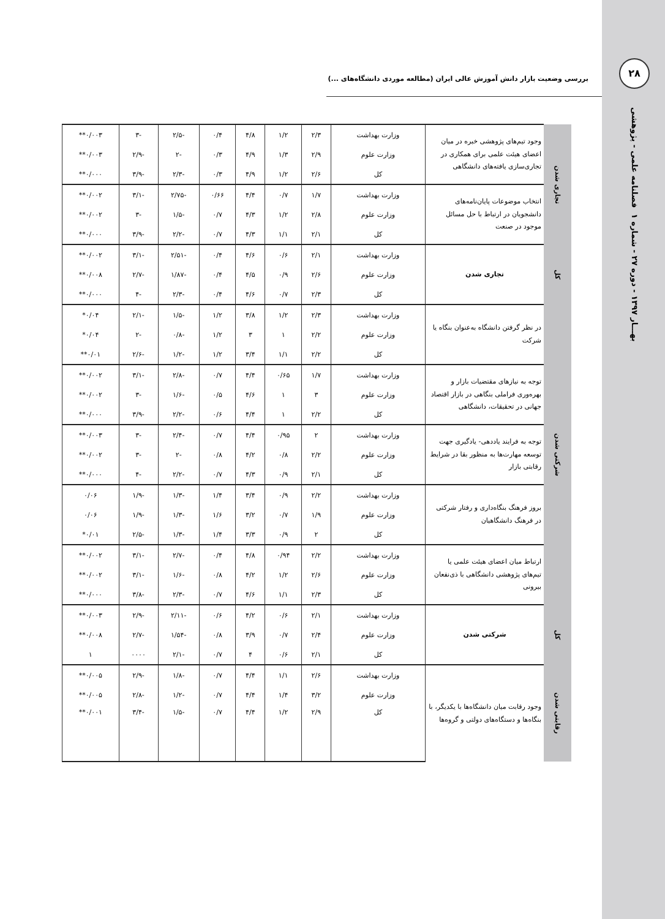۲۸
فصلنامه علمی - پژوهشی
بهـــار ۱۳۹۷ - دوره ۲۷ - شماره ۱
بررسی وضعیت بازار دانش آموزش عالی ایران (مطالعه موردی دانشگاه‌های ...)
| تجاری شدن | وجود تیم‌های پژوهشی خبره در میان اعضای هیئت علمی برای همکاری در تجاری‌سازی یافته‌های دانشگاهی | وزارت بهداشت | ۲/۳ | ۱/۲ | ۴/۸ | ۰/۴ | -۲/۵ | -۳ | ۰/۰۰۳** |
| | | وزارت علوم | ۲/۹ | ۱/۳ | ۴/۹ | ۰/۳ | -۲ | -۲/۹ | ۰/۰۰۳** |
| | | کل | ۲/۶ | ۱/۲ | ۴/۹ | ۰/۳ | -۲/۳ | -۳/۹ | ۰/۰۰۰** |
| | انتخاب موضوعات پایان‌نامه‌های دانشجویان در ارتباط با حل مسائل موجود در صنعت | وزارت بهداشت | ۱/۷ | ۰/۷ | ۴/۴ | ۰/۶۶ | -۲/۷۵ | -۳/۱ | ۰/۰۰۲** |
| | | وزارت علوم | ۲/۸ | ۱/۲ | ۴/۳ | ۰/۷ | -۱/۵ | -۳ | ۰/۰۰۲** |
| | | کل | ۲/۱ | ۱/۱ | ۴/۳ | ۰/۷ | -۲/۲ | -۳/۹ | ۰/۰۰۰** |
| کل | تجاری شدن | وزارت بهداشت | ۲/۱ | ۰/۶ | ۴/۶ | ۰/۴ | -۲/۵۱ | -۳/۱ | ۰/۰۰۲** |
| | | وزارت علوم | ۲/۶ | ۰/۹ | ۴/۵ | ۰/۴ | -۱/۸۷ | -۲/۷ | ۰/۰۰۸** |
| | | کل | ۲/۳ | ۰/۷ | ۴/۶ | ۰/۴ | -۲/۳ | -۴ | ۰/۰۰۰** |
| شرکتی شدن | در نظر گرفتن دانشگاه به‌عنوان بنگاه یا شرکت | وزارت بهداشت | ۲/۳ | ۱/۲ | ۳/۸ | ۱/۲ | -۱/۵ | -۲/۱ | ۰/۰۴* |
| | | وزارت علوم | ۲/۲ | ۱ | ۳ | ۱/۲ | -۰/۸ | -۲ | ۰/۰۴* |
| | | کل | ۲/۲ | ۱/۱ | ۳/۴ | ۱/۲ | -۱/۲ | -۲/۶ | ۰/۰۱** |
| | توجه به نیازهای مقتضیات بازار و بهره‌وری فراملی بنگاهی در بازار اقتصاد جهانی در تحقیقات، دانشگاهی | وزارت بهداشت | ۱/۷ | ۰/۶۵ | ۴/۴ | ۰/۷ | -۲/۸ | -۳/۱ | ۰/۰۰۲** |
| | | وزارت علوم | ۳ | ۱ | ۴/۶ | ۰/۵ | -۱/۶ | -۳ | ۰/۰۰۲** |
| | | کل | ۲/۲ | ۱ | ۴/۴ | ۰/۶ | -۲/۲ | -۳/۹ | ۰/۰۰۰** |
| | توجه به فرایند یاددهی- یادگیری جهت توسعه مهارت‌ها به منظور بقا در شرایط رقابتی بازار | وزارت بهداشت | ۲ | ۰/۹۵ | ۴/۴ | ۰/۷ | -۲/۴ | -۳ | ۰/۰۰۳** |
| | | وزارت علوم | ۲/۲ | ۰/۸ | ۴/۲ | ۰/۸ | -۲ | -۳ | ۰/۰۰۲** |
| | | کل | ۲/۱ | ۰/۹ | ۴/۳ | ۰/۷ | -۲/۲ | -۴ | ۰/۰۰۰** |
| | بروز فرهنگ بنگاه‌داری و رفتار شرکتی در فرهنگ دانشگاهیان | وزارت بهداشت | ۲/۲ | ۰/۹ | ۳/۴ | ۱/۴ | -۱/۳ | -۱/۹ | ۰/۰۶ |
| | | وزارت علوم | ۱/۹ | ۰/۷ | ۳/۲ | ۱/۶ | -۱/۳ | -۱/۹ | ۰/۰۶ |
| | | کل | ۲ | ۰/۹ | ۳/۳ | ۱/۴ | -۱/۳ | -۲/۵ | ۰/۰۱* |
| | ارتباط میان اعضای هیئت علمی یا تیم‌های پژوهشی دانشگاهی با ذی‌نفعان بیرونی | وزارت بهداشت | ۲/۲ | ۰/۹۴ | ۴/۸ | ۰/۴ | -۲/۷ | -۳/۱ | ۰/۰۰۲** |
| | | وزارت علوم | ۲/۶ | ۱/۲ | ۴/۲ | ۰/۸ | -۱/۶ | -۳/۱ | ۰/۰۰۲** |
| | | کل | ۲/۳ | ۱/۱ | ۴/۶ | ۰/۷ | -۲/۳ | -۳/۸ | ۰/۰۰۰** |
| کل | شرکتی شدن | وزارت بهداشت | ۲/۱ | ۰/۶ | ۴/۲ | ۰/۶ | -۲/۱۱ | -۲/۹ | ۰/۰۰۳** |
| | | وزارت علوم | ۲/۴ | ۰/۷ | ۳/۹ | ۰/۸ | -۱/۵۴ | -۲/۷ | ۰/۰۰۸** |
| | | کل | ۲/۱ | ۰/۶ | ۴ | ۰/۷ | -۲/۱ | ۰۰۰۰ | ۱ |
| رقابتی شدن | وجود رقابت میان دانشگاه‌ها با یکدیگر، با بنگاه‌ها و دستگاه‌های دولتی و گروه‌ها | وزارت بهداشت | ۲/۶ | ۱/۱ | ۴/۴ | ۰/۷ | -۱/۸ | -۲/۹ | ۰/۰۰۵** |
| | | وزارت علوم | ۳/۲ | ۱/۴ | ۴/۴ | ۰/۷ | -۱/۲ | -۲/۸ | ۰/۰۰۵** |
| | | کل | ۲/۹ | ۱/۲ | ۴/۴ | ۰/۷ | -۱/۵ | -۳/۴ | ۰/۰۰۱** |